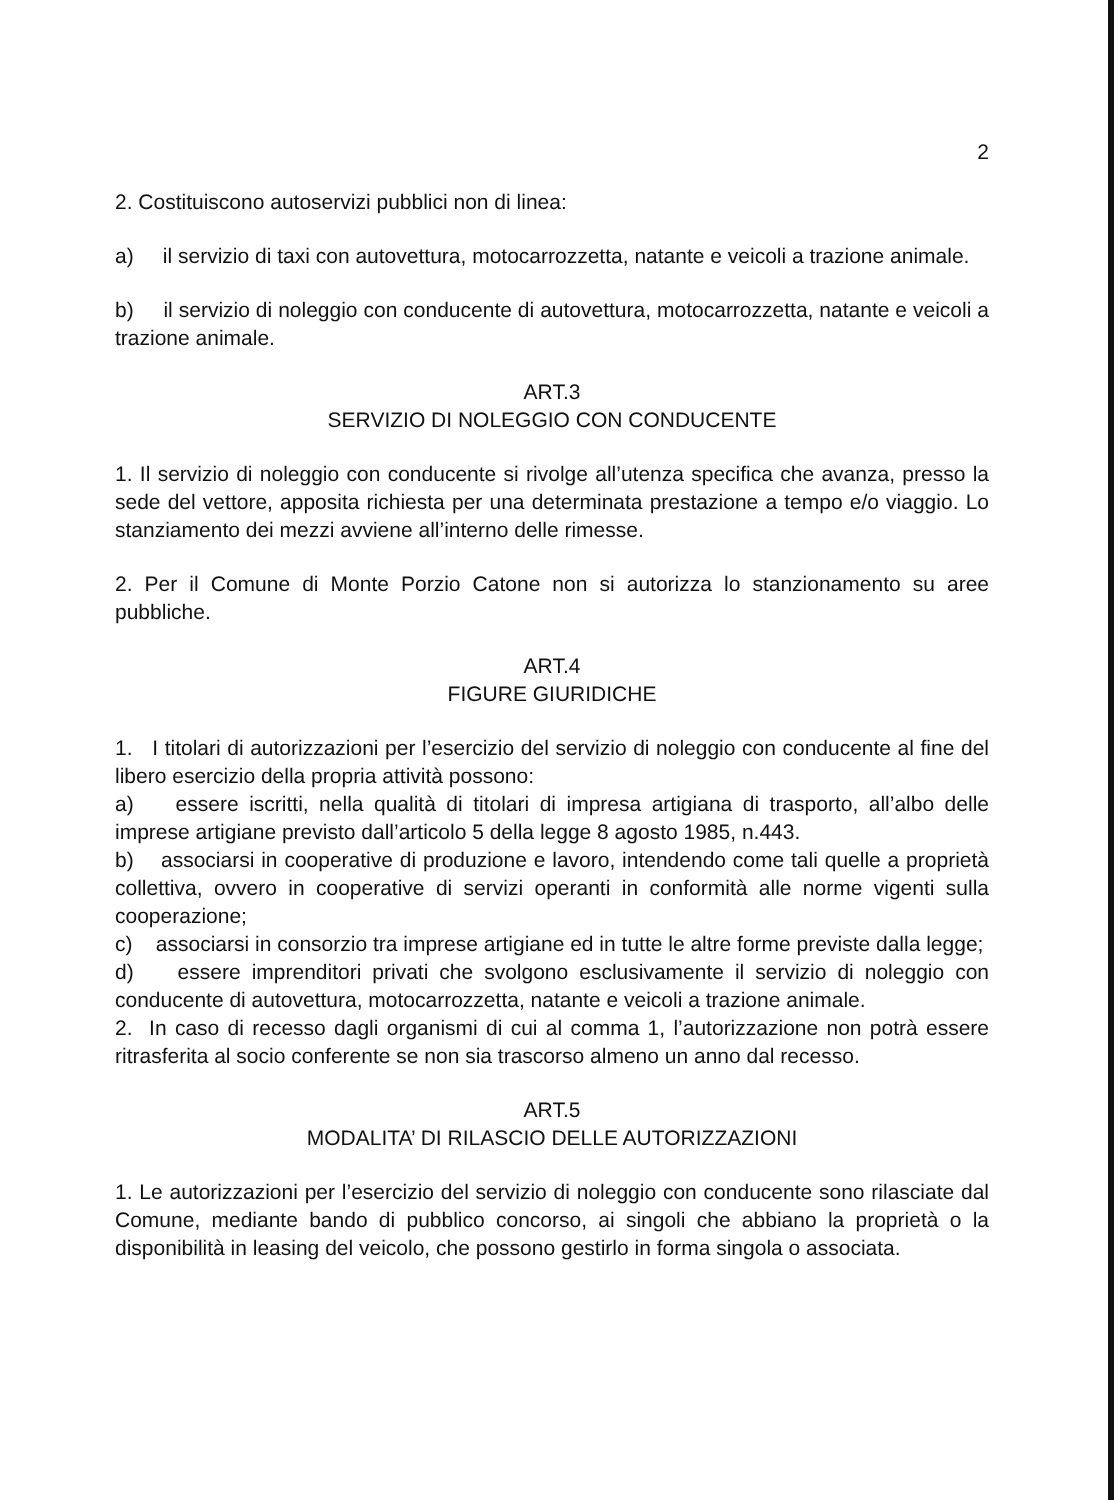2
2. Costituiscono autoservizi pubblici non di linea:
a) il servizio di taxi con autovettura, motocarrozzetta, natante e veicoli a trazione animale.
b) il servizio di noleggio con conducente di autovettura, motocarrozzetta, natante e veicoli a trazione animale.
ART.3
SERVIZIO DI NOLEGGIO CON CONDUCENTE
1. Il servizio di noleggio con conducente si rivolge all’utenza specifica che avanza, presso la sede del vettore, apposita richiesta per una determinata prestazione a tempo e/o viaggio. Lo stanziamento dei mezzi avviene all’interno delle rimesse.
2. Per il Comune di Monte Porzio Catone non si autorizza lo stanzionamento su aree pubbliche.
ART.4
FIGURE GIURIDICHE
1. I titolari di autorizzazioni per l’esercizio del servizio di noleggio con conducente al fine del libero esercizio della propria attività possono:
a) essere iscritti, nella qualità di titolari di impresa artigiana di trasporto, all’albo delle imprese artigiane previsto dall’articolo 5 della legge 8 agosto 1985, n.443.
b) associarsi in cooperative di produzione e lavoro, intendendo come tali quelle a proprietà collettiva, ovvero in cooperative di servizi operanti in conformità alle norme vigenti sulla cooperazione;
c) associarsi in consorzio tra imprese artigiane ed in tutte le altre forme previste dalla legge;
d) essere imprenditori privati che svolgono esclusivamente il servizio di noleggio con conducente di autovettura, motocarrozzetta, natante e veicoli a trazione animale.
2. In caso di recesso dagli organismi di cui al comma 1, l’autorizzazione non potrà essere ritrasferita al socio conferente se non sia trascorso almeno un anno dal recesso.
ART.5
MODALITA’ DI RILASCIO DELLE AUTORIZZAZIONI
1. Le autorizzazioni per l’esercizio del servizio di noleggio con conducente sono rilasciate dal Comune, mediante bando di pubblico concorso, ai singoli che abbiano la proprietà o la disponibilità in leasing del veicolo, che possono gestirlo in forma singola o associata.